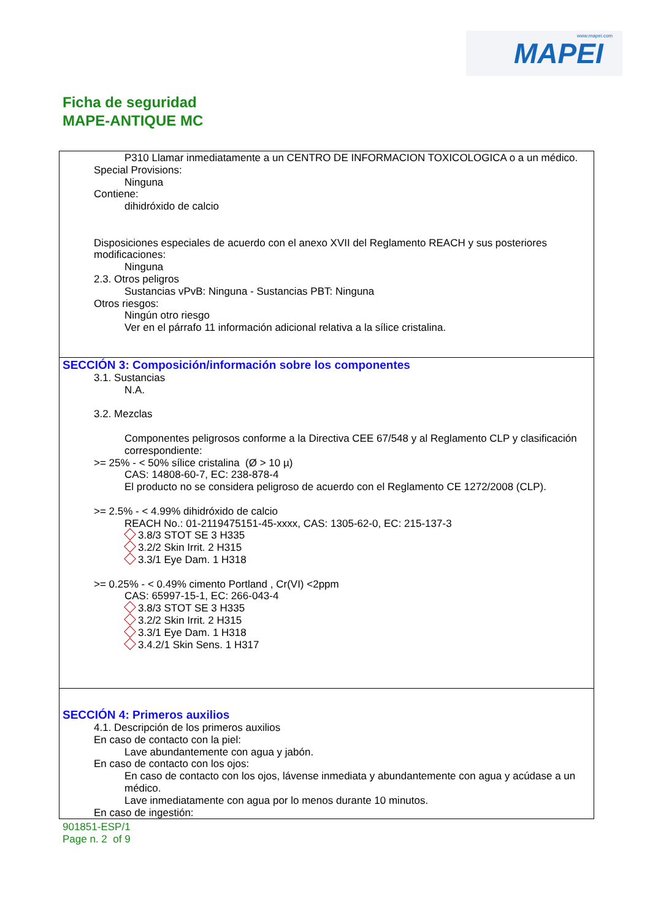www.mapei.com
MAPEI
Ficha de seguridad
MAPE-ANTIQUE MC
P310 Llamar inmediatamente a un CENTRO DE INFORMACION TOXICOLOGICA o a un médico.
Special Provisions:
Ninguna
Contiene:
dihidróxido de calcio
Disposiciones especiales de acuerdo con el anexo XVII del Reglamento REACH y sus posteriores modificaciones:
Ninguna
2.3. Otros peligros
Sustancias vPvB: Ninguna - Sustancias PBT: Ninguna
Otros riesgos:
Ningún otro riesgo
Ver en el párrafo 11 información adicional relativa a la sílice cristalina.
SECCIÓN 3: Composición/información sobre los componentes
3.1. Sustancias
N.A.
3.2. Mezclas
Componentes peligrosos conforme a la Directiva CEE 67/548 y al Reglamento CLP y clasificación correspondiente:
>= 25% - < 50% sílice cristalina (Ø > 10 µ)
CAS: 14808-60-7, EC: 238-878-4
El producto no se considera peligroso de acuerdo con el Reglamento CE 1272/2008 (CLP).
>= 2.5% - < 4.99% dihidróxido de calcio
REACH No.: 01-2119475151-45-xxxx, CAS: 1305-62-0, EC: 215-137-3
3.8/3 STOT SE 3 H335
3.2/2 Skin Irrit. 2 H315
3.3/1 Eye Dam. 1 H318
>= 0.25% - < 0.49% cimento Portland , Cr(VI) <2ppm
CAS: 65997-15-1, EC: 266-043-4
3.8/3 STOT SE 3 H335
3.2/2 Skin Irrit. 2 H315
3.3/1 Eye Dam. 1 H318
3.4.2/1 Skin Sens. 1 H317
SECCIÓN 4: Primeros auxilios
4.1. Descripción de los primeros auxilios
En caso de contacto con la piel:
Lave abundantemente con agua y jabón.
En caso de contacto con los ojos:
En caso de contacto con los ojos, lávense inmediata y abundantemente con agua y acúdase a un médico.
Lave inmediatamente con agua por lo menos durante 10 minutos.
En caso de ingestión:
901851-ESP/1
Page n. 2 of 9